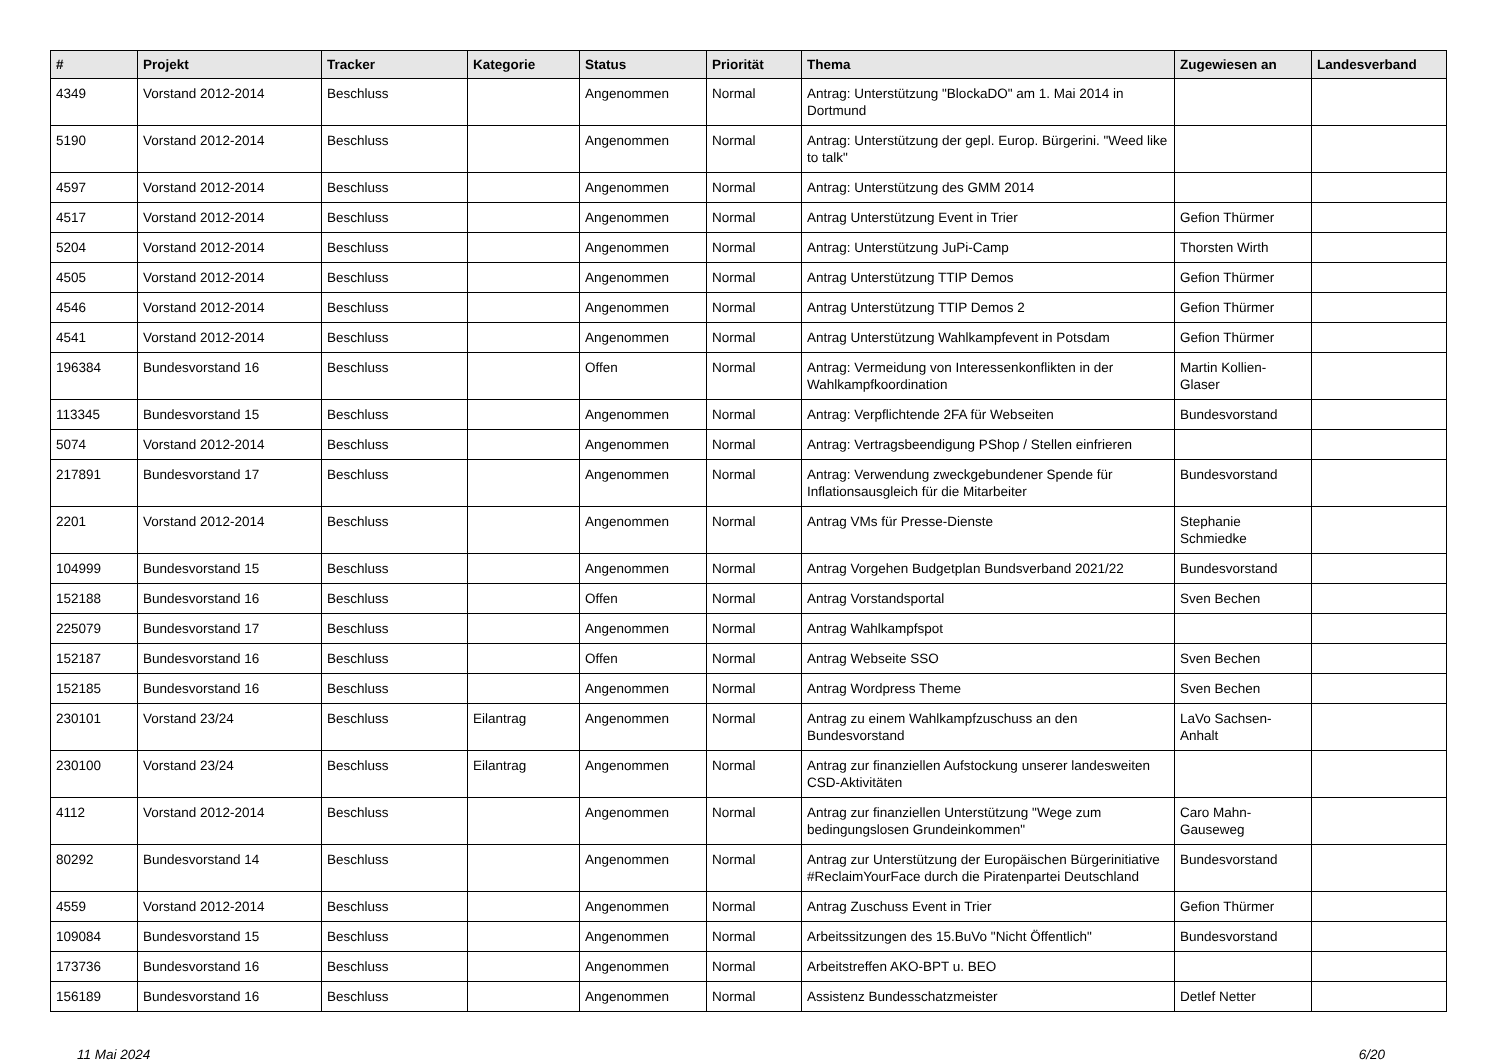| # | Projekt | Tracker | Kategorie | Status | Priorität | Thema | Zugewiesen an | Landesverband |
| --- | --- | --- | --- | --- | --- | --- | --- | --- |
| 4349 | Vorstand 2012-2014 | Beschluss | | Angenommen | Normal | Antrag: Unterstützung "BlockaDO" am 1. Mai 2014 in Dortmund | | |
| 5190 | Vorstand 2012-2014 | Beschluss | | Angenommen | Normal | Antrag: Unterstützung der gepl. Europ. Bürgerini. "Weed like to talk" | | |
| 4597 | Vorstand 2012-2014 | Beschluss | | Angenommen | Normal | Antrag: Unterstützung des GMM 2014 | | |
| 4517 | Vorstand 2012-2014 | Beschluss | | Angenommen | Normal | Antrag Unterstützung Event in Trier | Gefion Thürmer | |
| 5204 | Vorstand 2012-2014 | Beschluss | | Angenommen | Normal | Antrag: Unterstützung JuPi-Camp | Thorsten Wirth | |
| 4505 | Vorstand 2012-2014 | Beschluss | | Angenommen | Normal | Antrag Unterstützung TTIP Demos | Gefion Thürmer | |
| 4546 | Vorstand 2012-2014 | Beschluss | | Angenommen | Normal | Antrag Unterstützung TTIP Demos 2 | Gefion Thürmer | |
| 4541 | Vorstand 2012-2014 | Beschluss | | Angenommen | Normal | Antrag Unterstützung Wahlkampfevent in Potsdam | Gefion Thürmer | |
| 196384 | Bundesvorstand 16 | Beschluss | | Offen | Normal | Antrag: Vermeidung von Interessenkonflikten in der Wahlkampfkoordination | Martin Kollien-Glaser | |
| 113345 | Bundesvorstand 15 | Beschluss | | Angenommen | Normal | Antrag: Verpflichtende 2FA für Webseiten | Bundesvorstand | |
| 5074 | Vorstand 2012-2014 | Beschluss | | Angenommen | Normal | Antrag: Vertragsbeendigung PShop / Stellen einfrieren | | |
| 217891 | Bundesvorstand 17 | Beschluss | | Angenommen | Normal | Antrag: Verwendung zweckgebundener Spende für Inflationsausgleich für die Mitarbeiter | Bundesvorstand | |
| 2201 | Vorstand 2012-2014 | Beschluss | | Angenommen | Normal | Antrag VMs für Presse-Dienste | Stephanie Schmiedke | |
| 104999 | Bundesvorstand 15 | Beschluss | | Angenommen | Normal | Antrag Vorgehen Budgetplan Bundsverband 2021/22 | Bundesvorstand | |
| 152188 | Bundesvorstand 16 | Beschluss | | Offen | Normal | Antrag Vorstandsportal | Sven Bechen | |
| 225079 | Bundesvorstand 17 | Beschluss | | Angenommen | Normal | Antrag Wahlkampfspot | | |
| 152187 | Bundesvorstand 16 | Beschluss | | Offen | Normal | Antrag Webseite SSO | Sven Bechen | |
| 152185 | Bundesvorstand 16 | Beschluss | | Angenommen | Normal | Antrag Wordpress Theme | Sven Bechen | |
| 230101 | Vorstand 23/24 | Beschluss | Eilantrag | Angenommen | Normal | Antrag zu einem Wahlkampfzuschuss an den Bundesvorstand | LaVo Sachsen-Anhalt | |
| 230100 | Vorstand 23/24 | Beschluss | Eilantrag | Angenommen | Normal | Antrag zur finanziellen Aufstockung unserer landesweiten CSD-Aktivitäten | | |
| 4112 | Vorstand 2012-2014 | Beschluss | | Angenommen | Normal | Antrag zur finanziellen Unterstützung "Wege zum bedingungslosen Grundeinkommen" | Caro Mahn-Gauseweg | |
| 80292 | Bundesvorstand 14 | Beschluss | | Angenommen | Normal | Antrag zur Unterstützung der Europäischen Bürgerinitiative #ReclaimYourFace durch die Piratenpartei Deutschland | Bundesvorstand | |
| 4559 | Vorstand 2012-2014 | Beschluss | | Angenommen | Normal | Antrag Zuschuss Event in Trier | Gefion Thürmer | |
| 109084 | Bundesvorstand 15 | Beschluss | | Angenommen | Normal | Arbeitssitzungen des 15.BuVo "Nicht Öffentlich" | Bundesvorstand | |
| 173736 | Bundesvorstand 16 | Beschluss | | Angenommen | Normal | Arbeitstreffen AKO-BPT u. BEO | | |
| 156189 | Bundesvorstand 16 | Beschluss | | Angenommen | Normal | Assistenz Bundesschatzmeister | Detlef Netter | |
11 Mai 2024 6/20